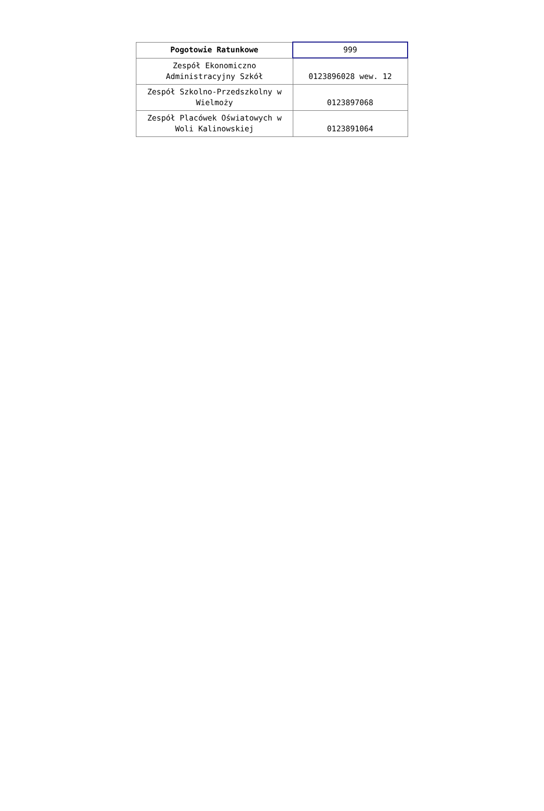| Pogotowie Ratunkowe | 999 |
| Zespół Ekonomiczno Administracyjny Szkół | 0123896028 wew. 12 |
| Zespół Szkolno-Przedszkolny w Wielmoży | 0123897068 |
| Zespół Placówek Oświatowych w Woli Kalinowskiej | 0123891064 |